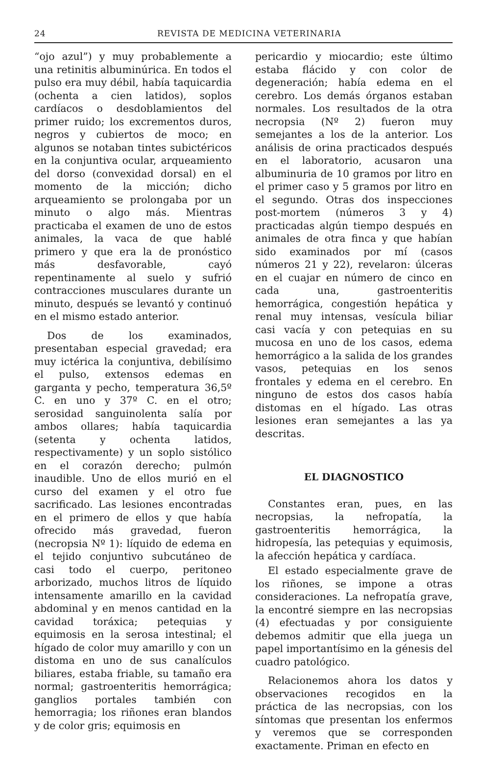24 REVISTA DE MEDICINA VETERINARIA
“ojo azul”) y muy probablemente a una retinitis albuminúrica. En todos el pulso era muy débil, había taquicardia (ochenta a cien latidos), soplos cardíacos o desdoblamientos del primer ruido; los excrementos duros, negros y cubiertos de moco; en algunos se notaban tintes subictéricos en la conjuntiva ocular, arqueamiento del dorso (convexidad dorsal) en el momento de la micción; dicho arqueamiento se prolongaba por un minuto o algo más. Mientras practicaba el examen de uno de estos animales, la vaca de que hablé primero y que era la de pronóstico más desfavorable, cayó repentinamente al suelo y sufrió contracciones musculares durante un minuto, después se levantó y continuó en el mismo estado anterior.
Dos de los examinados, presentaban especial gravedad; era muy ictérica la conjuntiva, debilísimo el pulso, extensos edemas en garganta y pecho, temperatura 36,5º C. en uno y 37º C. en el otro; serosidad sanguinolenta salía por ambos ollares; había taquicardia (setenta y ochenta latidos, respectivamente) y un soplo sistólico en el corazón derecho; pulmón inaudible. Uno de ellos murió en el curso del examen y el otro fue sacrificado. Las lesiones encontradas en el primero de ellos y que había ofrecido más gravedad, fueron (necropsia Nº 1): líquido de edema en el tejido conjuntivo subcutáneo de casi todo el cuerpo, peritoneo arborizado, muchos litros de líquido intensamente amarillo en la cavidad abdominal y en menos cantidad en la cavidad toráxica; petequias y equimosis en la serosa intestinal; el hígado de color muy amarillo y con un distoma en uno de sus canalículos biliares, estaba friable, su tamaño era normal; gastroenteritis hemorrágica; ganglios portales también con hemorragia; los riñones eran blandos y de color gris; equimosis en
pericardio y miocardio; este último estaba flácido y con color de degeneración; había edema en el cerebro. Los demás órganos estaban normales. Los resultados de la otra necropsia (Nº 2) fueron muy semejantes a los de la anterior. Los análisis de orina practicados después en el laboratorio, acusaron una albuminuria de 10 gramos por litro en el primer caso y 5 gramos por litro en el segundo. Otras dos inspecciones post-mortem (números 3 y 4) practicadas algún tiempo después en animales de otra finca y que habían sido examinados por mí (casos números 21 y 22), revelaron: úlceras en el cuajar en número de cinco en cada una, gastroenteritis hemorrágica, congestión hepática y renal muy intensas, vesícula biliar casi vacía y con petequias en su mucosa en uno de los casos, edema hemorrágico a la salida de los grandes vasos, petequias en los senos frontales y edema en el cerebro. En ninguno de estos dos casos había distomas en el hígado. Las otras lesiones eran semejantes a las ya descritas.
EL DIAGNOSTICO
Constantes eran, pues, en las necropsias, la nefropatía, la gastroenteritis hemorrágica, la hidropesía, las petequias y equimosis, la afección hepática y cardíaca.
El estado especialmente grave de los riñones, se impone a otras consideraciones. La nefropatía grave, la encontré siempre en las necropsias (4) efectuadas y por consiguiente debemos admitir que ella juega un papel importantísimo en la génesis del cuadro patológico.
Relacionemos ahora los datos y observaciones recogidos en la práctica de las necropsias, con los síntomas que presentan los enfermos y veremos que se corresponden exactamente. Priman en efecto en